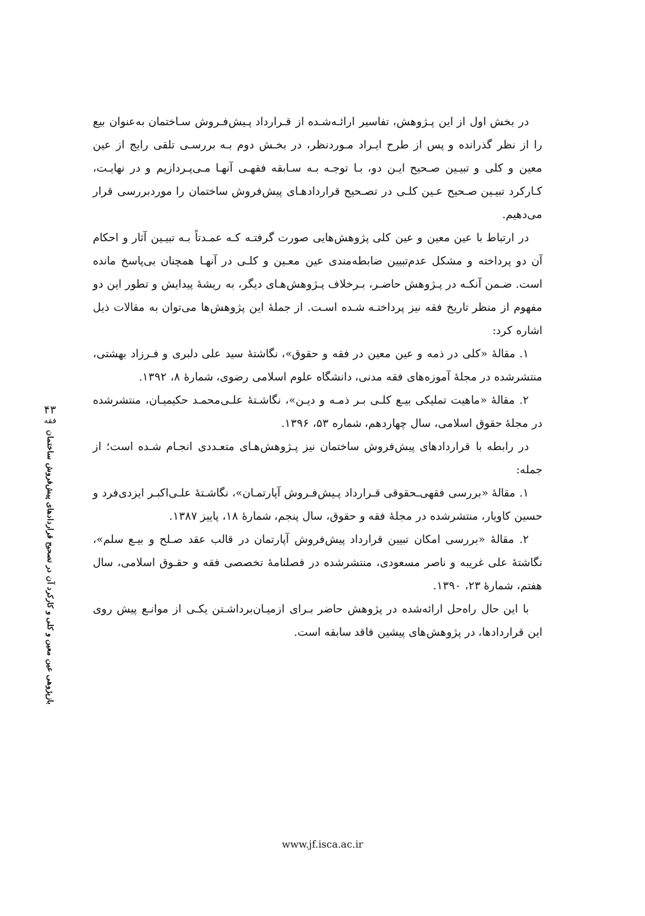در بخش اول از این پـژوهش، تفاسیر ارائـه‌شـده از قـرارداد پـیش‌فـروش سـاختمان به‌عنوان بیع را از نظر گذرانده و پس از طرح ایـراد مـوردنظر، در بخـش دوم بـه بررسـی تلقی رایج از عین معین و کلی و تبیـین صـحیح ایـن دو، بـا توجـه بـه سـابقه فقهـی آنهـا مـی‌پـردازیم و در نهایـت، کـارکرد تبیـین صـحیح عـین کلـی در تصـحیح قراردادهـای پیش‌فروش ساختمان را موردبررسی قرار می‌دهیم.
در ارتباط با عین معین و عین کلی پژوهش‌هایی صورت گرفتـه کـه عمـدتاً بـه تبیـین آثار و احکام آن دو پرداخته و مشکل عدم‌تبیین ضابطه‌مندی عین معـین و کلـی در آنهـا همچنان بی‌پاسخ مانده است. ضـمن آنکـه در پـژوهش حاضـر، بـرخلاف پـژوهش‌هـای دیگر، به ریشۀ پیدایش و تطور این دو مفهوم از منظر تاریخ فقه نیز پرداختـه شـده اسـت. از جملۀ این پژوهش‌ها می‌توان به مقالات ذیل اشاره کرد:
۱. مقالۀ «کلی در ذمه و عین معین در فقه و حقوق»، نگاشتۀ سید علی دلبری و فـرزاد بهشتی، منتشرشده در مجلۀ آموزه‌های فقه مدنی، دانشگاه علوم اسلامی رضوی، شمارۀ ۸، ۱۳۹۲.
۲. مقالۀ «ماهیت تملیکی بیـع کلـی بـر ذمـه و دیـن»، نگاشـتۀ علـی‌محمـد حکیمیـان، منتشرشده در مجلۀ حقوق اسلامی، سال چهاردهم، شماره ۵۳، ۱۳۹۶.
در رابطه با قراردادهای پیش‌فروش ساختمان نیز پـژوهش‌هـای متعـددی انجـام شـده است؛ از جمله:
۱. مقالۀ «بررسی فقهی‌ـحقوقی قـرارداد پـیش‌فـروش آپارتمـان»، نگاشـتۀ علـی‌اکبـر ایزدی‌فرد و حسین کاویار، منتشرشده در مجلۀ فقه و حقوق، سال پنجم، شمارۀ ۱۸، پاییز ۱۳۸۷.
۲. مقالۀ «بررسی امکان تبیین قرارداد پیش‌فروش آپارتمان در قالب عقد صـلح و بیـع سلم»، نگاشتۀ علی غریبه و ناصر مسعودی، منتشرشده در فصلنامۀ تخصصی فقه و حقـوق اسلامی، سال هفتم، شمارۀ ۲۳، ۱۳۹۰.
با این حال راه‌حل ارائه‌شده در پژوهش حاضر بـرای ازمیـان‌برداشـتن یکـی از موانـع پیش روی این قراردادها، در پژوهش‌های پیشین فاقد سابقه است.
۴۳
فقه
بازپژوهی عین معین و کلی و کارکرد آن در تصحیح قراردادهای پیش‌فروش ساختمان
www.jf.isca.ac.ir